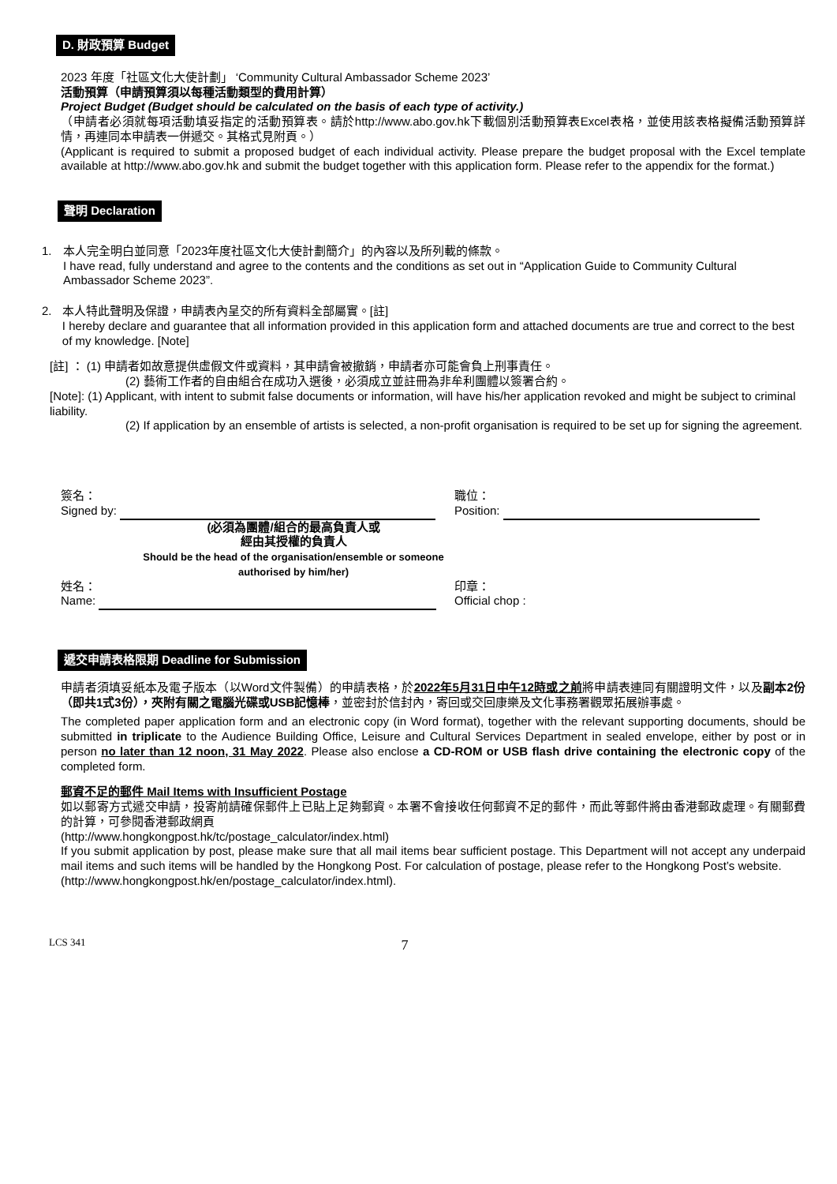D. 財政預算 Budget
2023 年度「社區文化大使計劃」 ‘Community Cultural Ambassador Scheme 2023’
活動預算（申請預算須以每種活動類型的費用計算）
Project Budget (Budget should be calculated on the basis of each type of activity.)
（申請者必須就每項活動填妥指定的活動預算表。請於http://www.abo.gov.hk下載個別活動預算表Excel表格，並使用該表格擬備活動預算詳情，再連同本申請表一併遞交。其格式見附頁。）
(Applicant is required to submit a proposed budget of each individual activity. Please prepare the budget proposal with the Excel template available at http://www.abo.gov.hk and submit the budget together with this application form. Please refer to the appendix for the format.)
聲明 Declaration
1. 本人完全明白並同意「2023年度社區文化大使計劃簡介」的內容以及所列載的條款。
I have read, fully understand and agree to the contents and the conditions as set out in “Application Guide to Community Cultural Ambassador Scheme 2023”.
2. 本人特此聲明及保證，申請表內呈交的所有資料全部屬實。[註]
I hereby declare and guarantee that all information provided in this application form and attached documents are true and correct to the best of my knowledge. [Note]
[註] ： (1) 申請者如故意提供虛假文件或資料，其申請會被撤銷，申請者亦可能會負上刑事責任。
(2) 藝術工作者的自由組合在成功入選後，必須成立並註冊為非牟利團體以簽署合約。
[Note]: (1) Applicant, with intent to submit false documents or information, will have his/her application revoked and might be subject to criminal liability.
(2) If application by an ensemble of artists is selected, a non-profit organisation is required to be set up for signing the agreement.
簽名：
Signed by:
職位：
Position:
(必須為團體/組合的最高負責人或
經由其授權的負責人
Should be the head of the organisation/ensemble or someone authorised by him/her)
姓名：
Name:
印章：
Official chop :
遞交申請表格限期 Deadline for Submission
申請者須填妥紙本及電子版本（以Word文件製備）的申請表格，於2022年5月31日中午12時或之前將申請表連同有關證明文件，以及副本2份（即共1式3份），夾附有關之電腦光碟或USB記憶棒，並密封於信封內，寄回或交回康樂及文化事務署觀眾拓展辦事處。
The completed paper application form and an electronic copy (in Word format), together with the relevant supporting documents, should be submitted in triplicate to the Audience Building Office, Leisure and Cultural Services Department in sealed envelope, either by post or in person no later than 12 noon, 31 May 2022. Please also enclose a CD-ROM or USB flash drive containing the electronic copy of the completed form.
郵資不足的郵件 Mail Items with Insufficient Postage
如以郵寄方式遞交申請，投寄前請確保郵件上已貼上足夠郵資。本署不會接收任何郵資不足的郵件，而此等郵件將由香港郵政處理。有關郵費的計算，可參閱香港郵政網頁
(http://www.hongkongpost.hk/tc/postage_calculator/index.html)
If you submit application by post, please make sure that all mail items bear sufficient postage. This Department will not accept any underpaid mail items and such items will be handled by the Hongkong Post. For calculation of postage, please refer to the Hongkong Post’s website.
(http://www.hongkongpost.hk/en/postage_calculator/index.html).
LCS 341 7